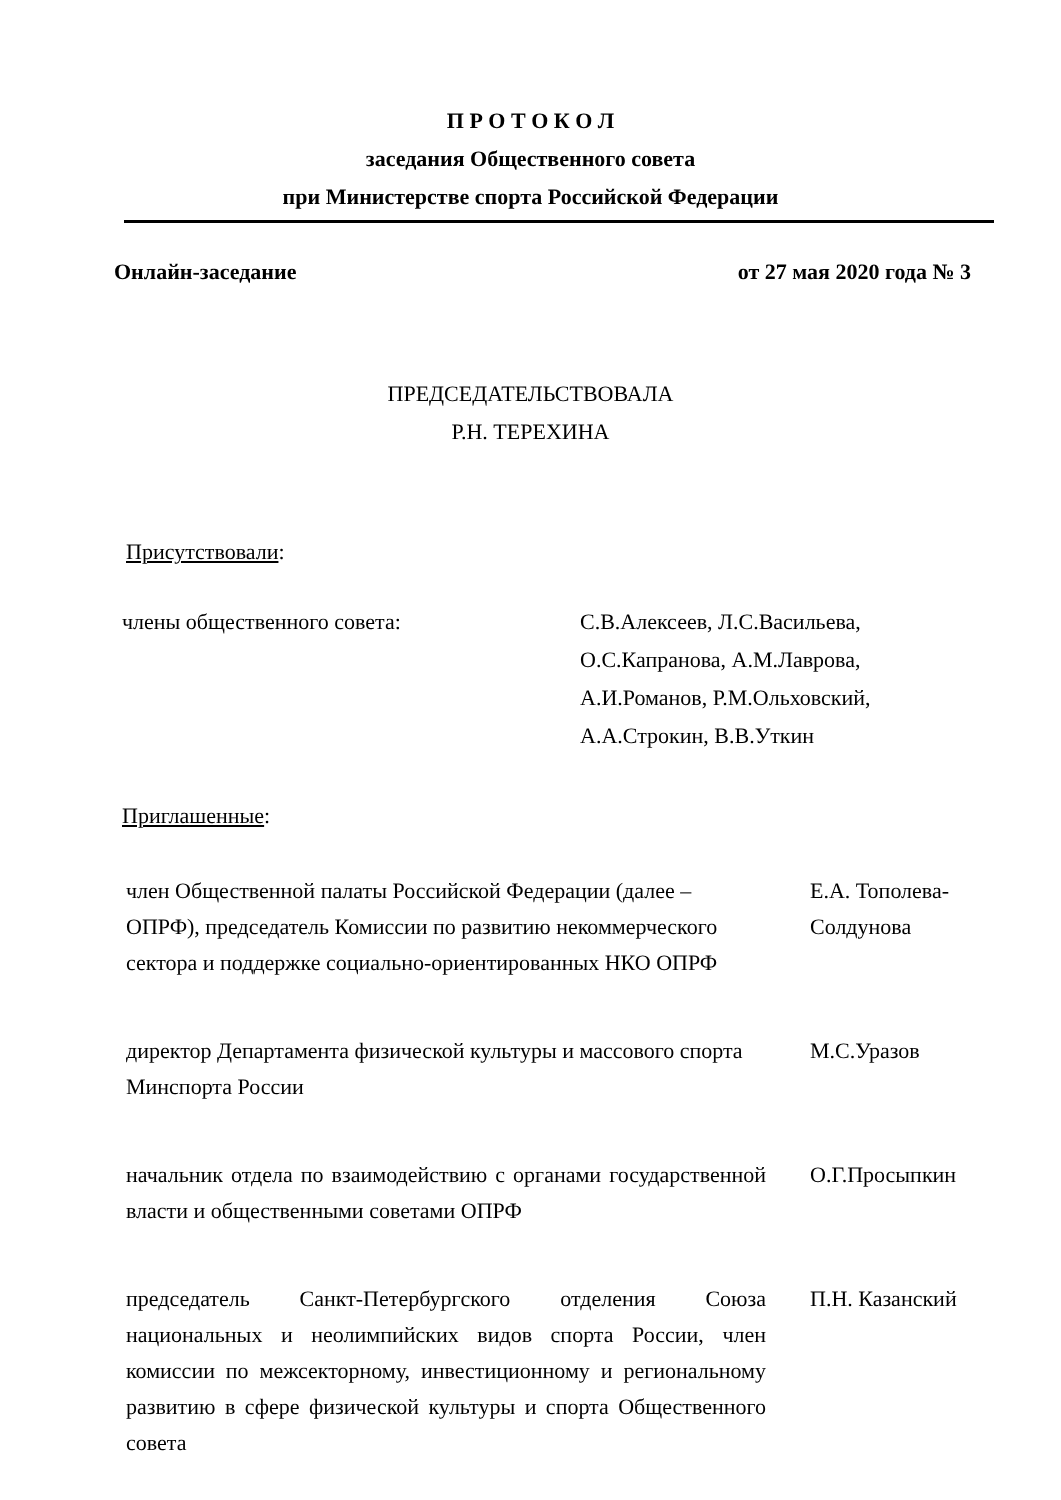П Р О Т О К О Л
заседания Общественного совета
при Министерстве спорта Российской Федерации
Онлайн-заседание от 27 мая 2020 года № 3
ПРЕДСЕДАТЕЛЬСТВОВАЛА
Р.Н. ТЕРЕХИНА
Присутствовали:
члены общественного совета: С.В.Алексеев, Л.С.Васильева,
О.С.Капранова, А.М.Лаврова,
А.И.Романов, Р.М.Ольховский,
А.А.Строкин, В.В.Уткин
Приглашенные:
член Общественной палаты Российской Федерации (далее – ОПРФ), председатель Комиссии по развитию некоммерческого сектора и поддержке социально-ориентированных НКО ОПРФ
Е.А. Тополева-Солдунова
директор Департамента физической культуры и массового спорта Минспорта России
М.С.Уразов
начальник отдела по взаимодействию с органами государственной власти и общественными советами ОПРФ
О.Г.Просыпкин
председатель Санкт-Петербургского отделения Союза национальных и неолимпийских видов спорта России, член комиссии по межсекторному, инвестиционному и региональному развитию в сфере физической культуры и спорта Общественного совета
П.Н. Казанский